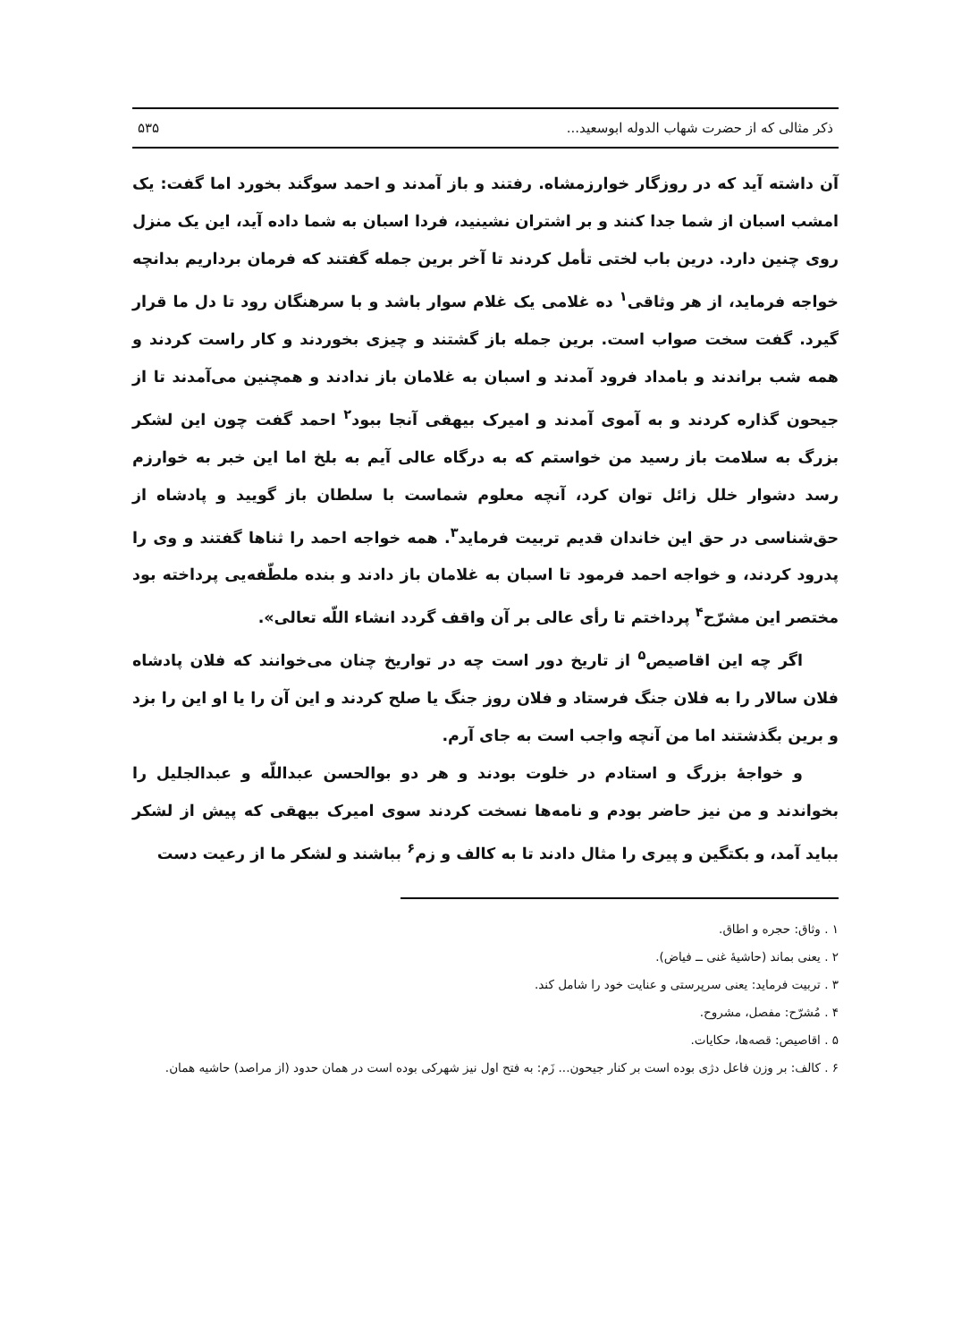ذکر مثالی که از حضرت شهاب الدوله ابوسعید... ۵۳۵
آن داشته آید که در روزگار خوارزمشاه. رفتند و باز آمدند و احمد سوگند بخورد اما گفت: یک امشب اسبان از شما جدا کنند و بر اشتران نشینید، فردا اسبان به شما داده آید، این یک منزل روی چنین دارد. درین باب لختی تأمل کردند تا آخر برین جمله گفتند که فرمان برداریم بدانچه خواجه فرماید، از هر وثاقی<sup>۱</sup> ده غلامی یک غلام سوار باشد و با سرهنگان رود تا دل ما قرار گیرد. گفت سخت صواب است. برین جمله باز گشتند و چیزی بخوردند و کار راست کردند و همه شب براندند و بامداد فرود آمدند و اسبان به غلامان باز ندادند و همچنین می‌آمدند تا از جیحون گذاره کردند و به آموی آمدند و امیرک بیهقی آنجا ببود<sup>۲</sup> احمد گفت چون این لشکر بزرگ به سلامت باز رسید من خواستم که به درگاه عالی آیم به بلخ اما این خبر به خوارزم رسد دشوار خلل زائل توان کرد، آنچه معلوم شماست با سلطان باز گویید و پادشاه از حق‌شناسی در حق این خاندان قدیم تربیت فرماید<sup>۳</sup>. همه خواجه احمد را ثناها گفتند و وی را پدرود کردند، و خواجه احمد فرمود تا اسبان به غلامان باز دادند و بنده ملطّفه‌یی پرداخته بود مختصر این مشرّح<sup>۴</sup> پرداختم تا رأی عالی بر آن واقف گردد انشاء اللّه تعالی».
اگر چه این اقاصیص<sup>۵</sup> از تاریخ دور است چه در تواریخ چنان می‌خوانند که فلان پادشاه فلان سالار را به فلان جنگ فرستاد و فلان روز جنگ یا صلح کردند و این آن را یا او این را بزد و برین بگذشتند اما من آنچه واجب است به جای آرم.
و خواجهٔ بزرگ و استادم در خلوت بودند و هر دو بوالحسن عبداللّه و عبدالجلیل را بخواندند و من نیز حاضر بودم و نامه‌ها نسخت کردند سوی امیرک بیهقی که پیش از لشکر بباید آمد، و بکتگین و پیری را مثال دادند تا به کالف و زم<sup>۶</sup> بباشند و لشکر ما از رعیت دست
۱ . وثاق: حجره و اطاق.
۲ . یعنی بماند (حاشیهٔ غنی ــ فیاض).
۳ . تربیت فرماید: یعنی سرپرستی و عنایت خود را شامل کند.
۴ . مُشرّح: مفصل، مشروح.
۵ . اقاصیص: قصه‌ها، حکایات.
۶ . کالف: بر وزن فاعل دژی بوده است بر کنار جیحون... زَم: به فتح اول نیز شهرکی بوده است در همان حدود (از مراصد) حاشیه همان.